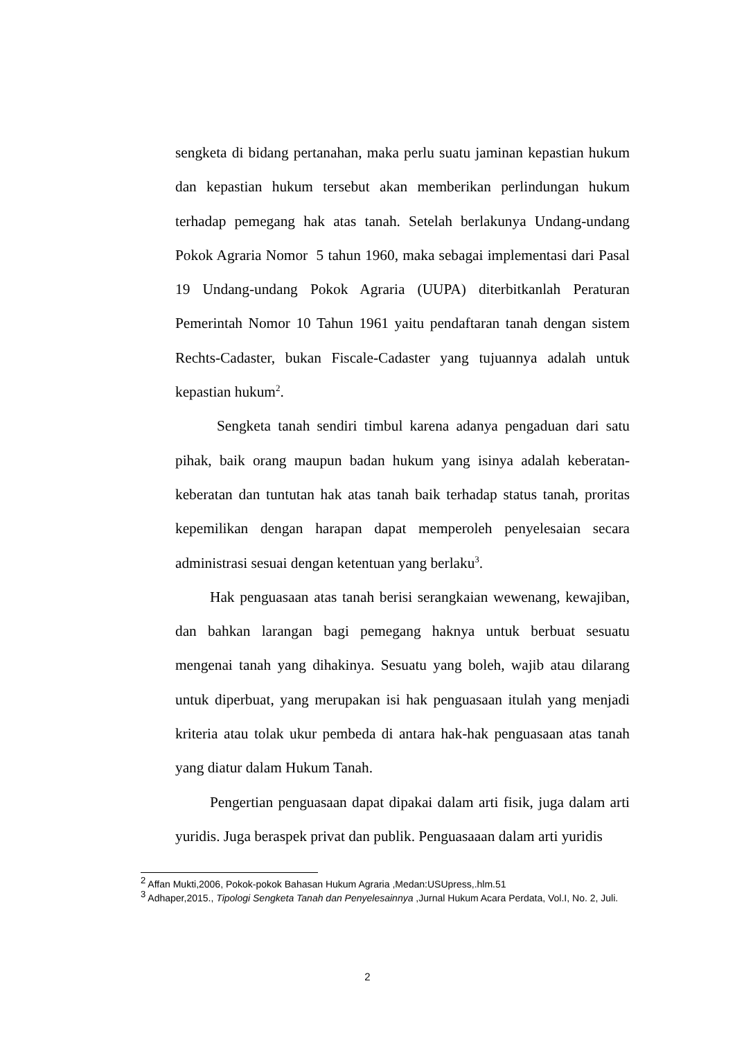sengketa di bidang pertanahan, maka perlu suatu jaminan kepastian hukum dan kepastian hukum tersebut akan memberikan perlindungan hukum terhadap pemegang hak atas tanah. Setelah berlakunya Undang-undang Pokok Agraria Nomor 5 tahun 1960, maka sebagai implementasi dari Pasal 19 Undang-undang Pokok Agraria (UUPA) diterbitkanlah Peraturan Pemerintah Nomor 10 Tahun 1961 yaitu pendaftaran tanah dengan sistem Rechts-Cadaster, bukan Fiscale-Cadaster yang tujuannya adalah untuk kepastian hukum<sup>2</sup>.
Sengketa tanah sendiri timbul karena adanya pengaduan dari satu pihak, baik orang maupun badan hukum yang isinya adalah keberatan-keberatan dan tuntutan hak atas tanah baik terhadap status tanah, proritas kepemilikan dengan harapan dapat memperoleh penyelesaian secara administrasi sesuai dengan ketentuan yang berlaku<sup>3</sup>.
Hak penguasaan atas tanah berisi serangkaian wewenang, kewajiban, dan bahkan larangan bagi pemegang haknya untuk berbuat sesuatu mengenai tanah yang dihakinya. Sesuatu yang boleh, wajib atau dilarang untuk diperbuat, yang merupakan isi hak penguasaan itulah yang menjadi kriteria atau tolak ukur pembeda di antara hak-hak penguasaan atas tanah yang diatur dalam Hukum Tanah.
Pengertian penguasaan dapat dipakai dalam arti fisik, juga dalam arti yuridis. Juga beraspek privat dan publik. Penguasaaan dalam arti yuridis
<sup>2</sup> Affan Mukti,2006, Pokok-pokok Bahasan Hukum Agraria ,Medan:USUpress,.hlm.51
<sup>3</sup> Adhaper,2015., Tipologi Sengketa Tanah dan Penyelesainnya ,Jurnal Hukum Acara Perdata, Vol.I, No. 2, Juli.
2